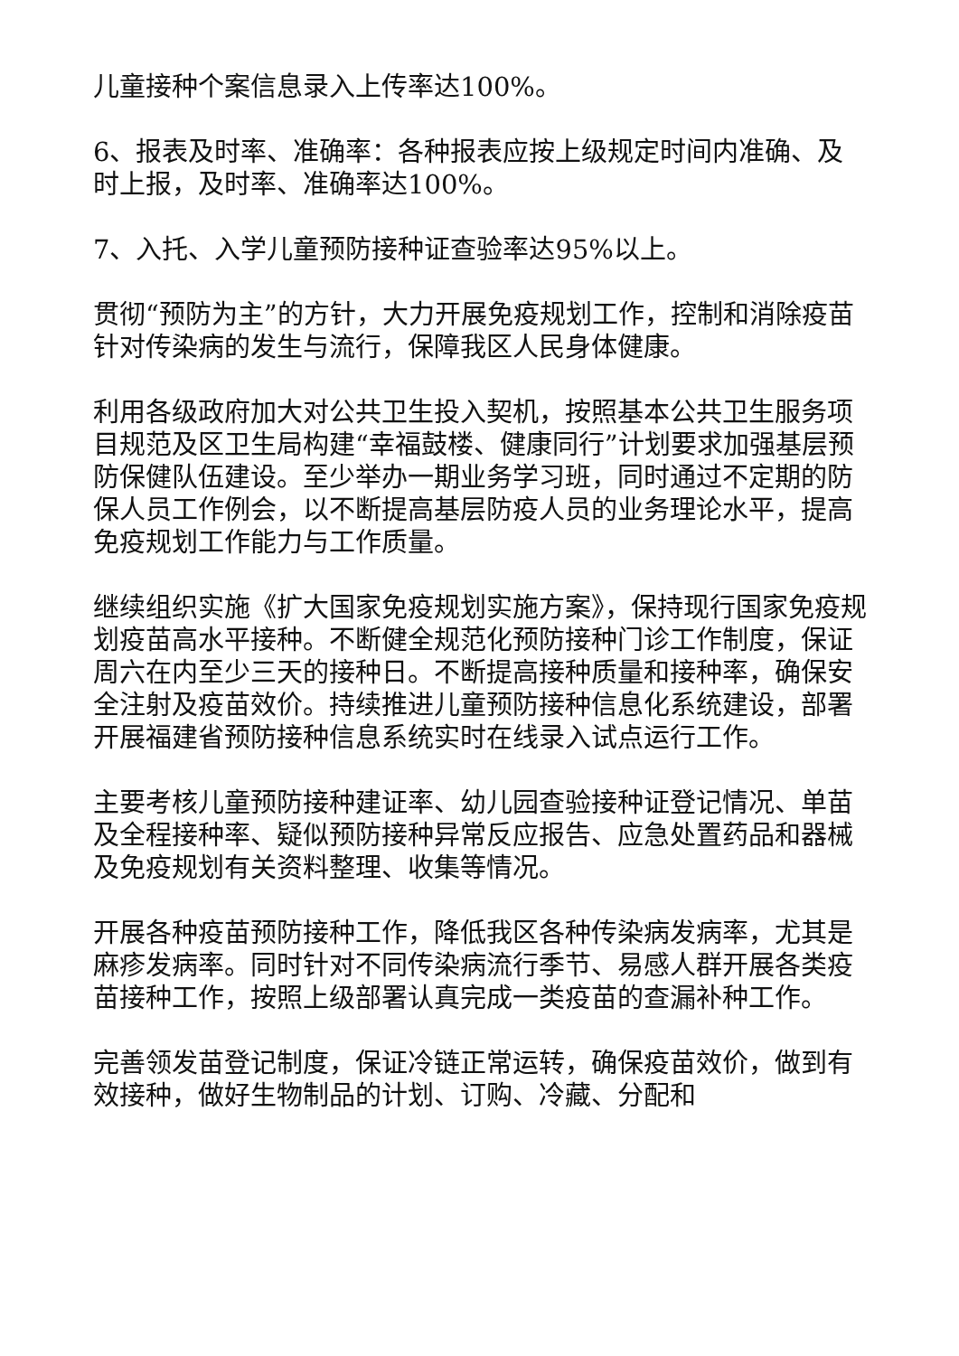儿童接种个案信息录入上传率达100%。
6、报表及时率、准确率：各种报表应按上级规定时间内准确、及时上报，及时率、准确率达100%。
7、入托、入学儿童预防接种证查验率达95%以上。
贯彻“预防为主”的方针，大力开展免疫规划工作，控制和消除疫苗针对传染病的发生与流行，保障我区人民身体健康。
利用各级政府加大对公共卫生投入契机，按照基本公共卫生服务项目规范及区卫生局构建“幸福鼓楼、健康同行”计划要求加强基层预防保健队伍建设。至少举办一期业务学习班，同时通过不定期的防保人员工作例会，以不断提高基层防疫人员的业务理论水平，提高免疫规划工作能力与工作质量。
继续组织实施《扩大国家免疫规划实施方案》，保持现行国家免疫规划疫苗高水平接种。不断健全规范化预防接种门诊工作制度，保证周六在内至少三天的接种日。不断提高接种质量和接种率，确保安全注射及疫苗效价。持续推进儿童预防接种信息化系统建设，部署开展福建省预防接种信息系统实时在线录入试点运行工作。
主要考核儿童预防接种建证率、幼儿园查验接种证登记情况、单苗及全程接种率、疑似预防接种异常反应报告、应急处置药品和器械及免疫规划有关资料整理、收集等情况。
开展各种疫苗预防接种工作，降低我区各种传染病发病率，尤其是麻疹发病率。同时针对不同传染病流行季节、易感人群开展各类疫苗接种工作，按照上级部署认真完成一类疫苗的查漏补种工作。
完善领发苗登记制度，保证冷链正常运转，确保疫苗效价，做到有效接种，做好生物制品的计划、订购、冷藏、分配和